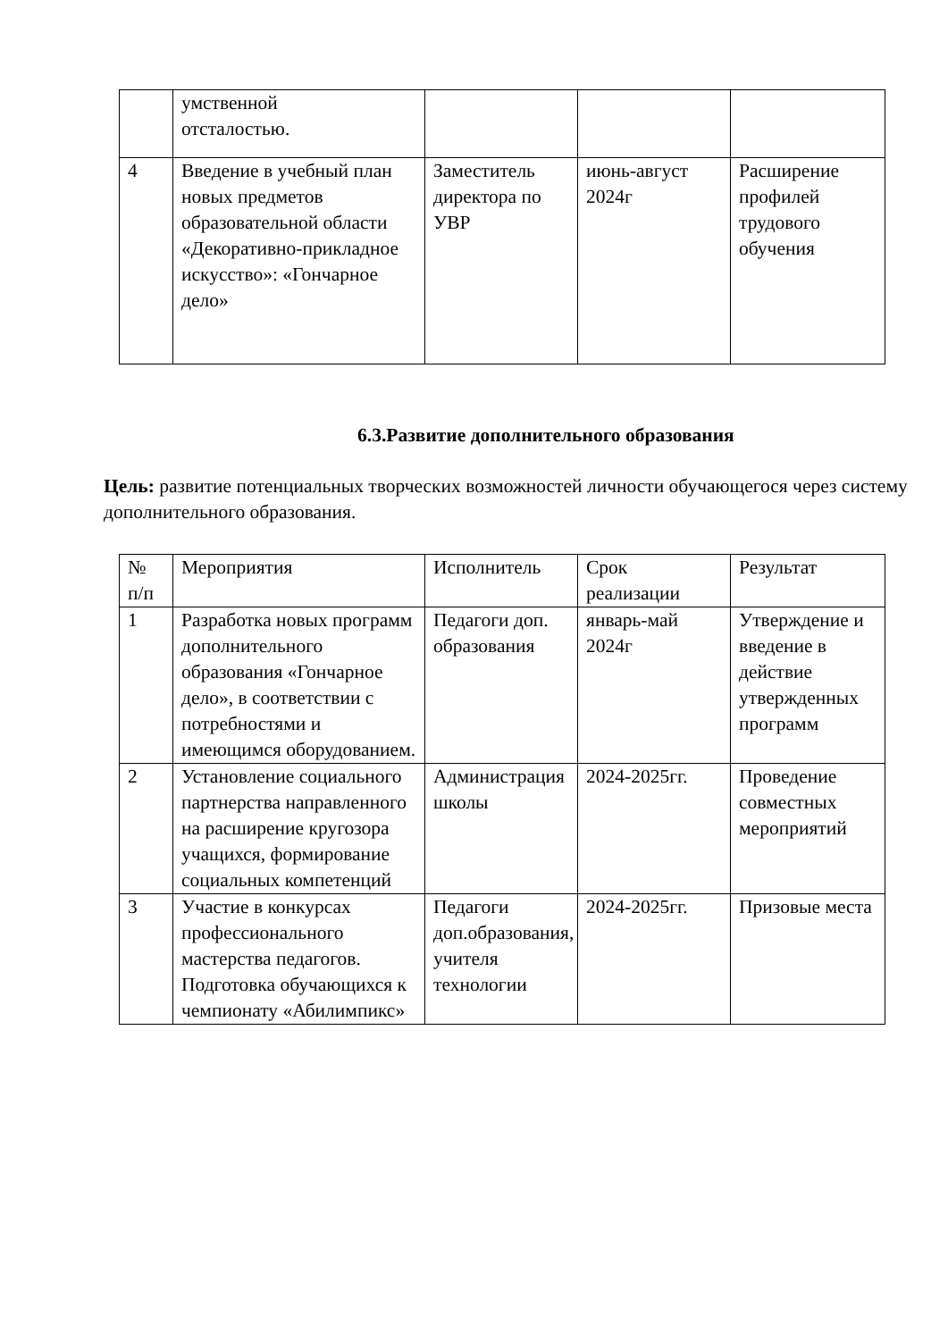| | умственной отсталостью. | | | |
| 4 | Введение в учебный план новых предметов образовательной области «Декоративно-прикладное искусство»: «Гончарное дело» | Заместитель директора по УВР | июнь-август 2024г | Расширение профилей трудового обучения |
6.3.Развитие дополнительного образования
Цель: развитие потенциальных творческих возможностей личности обучающегося через систему дополнительного образования.
| № п/п | Мероприятия | Исполнитель | Срок реализации | Результат |
| 1 | Разработка новых программ дополнительного образования «Гончарное дело», в соответствии с потребностями и имеющимся оборудованием. | Педагоги доп. образования | январь-май 2024г | Утверждение и введение в действие утвержденных программ |
| 2 | Установление социального партнерства направленного на расширение кругозора учащихся, формирование социальных компетенций | Администрация школы | 2024-2025гг. | Проведение совместных мероприятий |
| 3 | Участие в конкурсах профессионального мастерства педагогов. Подготовка обучающихся к чемпионату «Абилимпикс» | Педагоги доп.образования, учителя технологии | 2024-2025гг. | Призовые места |